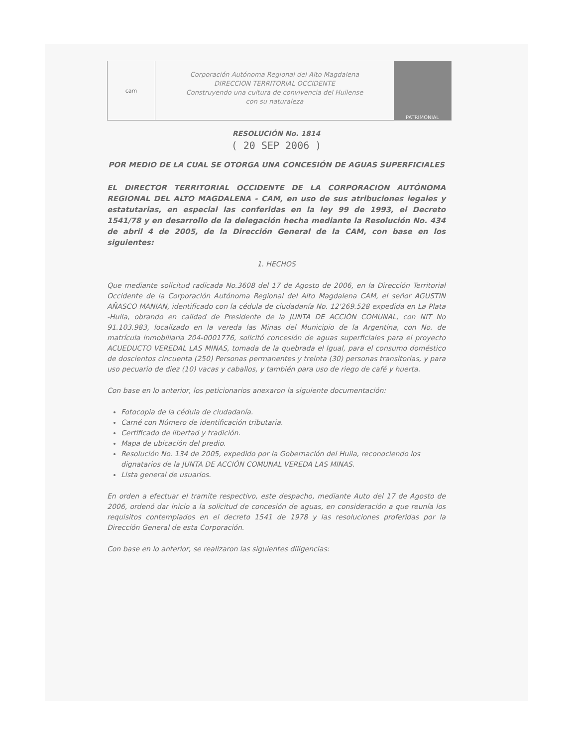cam
Corporación Autónoma Regional del Alto Magdalena
DIRECCION TERRITORIAL OCCIDENTE
Construyendo una cultura de convivencia del Huilense
con su naturaleza
PATRIMONIAL
RESOLUCIÓN No. 1814
( 20 SEP 2006 )
POR MEDIO DE LA CUAL SE OTORGA UNA CONCESIÓN DE AGUAS SUPERFICIALES
EL DIRECTOR TERRITORIAL OCCIDENTE DE LA CORPORACION AUTÓNOMA REGIONAL DEL ALTO MAGDALENA - CAM, en uso de sus atribuciones legales y estatutarias, en especial las conferidas en la ley 99 de 1993, el Decreto 1541/78 y en desarrollo de la delegación hecha mediante la Resolución No. 434 de abril 4 de 2005, de la Dirección General de la CAM, con base en los siguientes:
1. HECHOS
Que mediante solicitud radicada No.3608 del 17 de Agosto de 2006, en la Dirección Territorial Occidente de la Corporación Autónoma Regional del Alto Magdalena CAM, el señor AGUSTIN AÑASCO MANIAN, identificado con la cédula de ciudadanía No. 12'269.528 expedida en La Plata -Huila, obrando en calidad de Presidente de la JUNTA DE ACCIÓN COMUNAL, con NIT No 91.103.983, localizado en la vereda las Minas del Municipio de la Argentina, con No. de matrícula inmobiliaria 204-0001776, solicitó concesión de aguas superficiales para el proyecto ACUEDUCTO VEREDAL LAS MINAS, tomada de la quebrada el Igual, para el consumo doméstico de doscientos cincuenta (250) Personas permanentes y treinta (30) personas transitorias, y para uso pecuario de diez (10) vacas y caballos, y también para uso de riego de café y huerta.
Con base en lo anterior, los peticionarios anexaron la siguiente documentación:
Fotocopia de la cédula de ciudadanía.
Carné con Número de identificación tributaria.
Certificado de libertad y tradición.
Mapa de ubicación del predio.
Resolución No. 134 de 2005, expedido por la Gobernación del Huila, reconociendo los dignatarios de la JUNTA DE ACCIÓN COMUNAL VEREDA LAS MINAS.
Lista general de usuarios.
En orden a efectuar el tramite respectivo, este despacho, mediante Auto del 17 de Agosto de 2006, ordenó dar inicio a la solicitud de concesión de aguas, en consideración a que reunía los requisitos contemplados en el decreto 1541 de 1978 y las resoluciones proferidas por la Dirección General de esta Corporación.
Con base en lo anterior, se realizaron las siguientes diligencias: